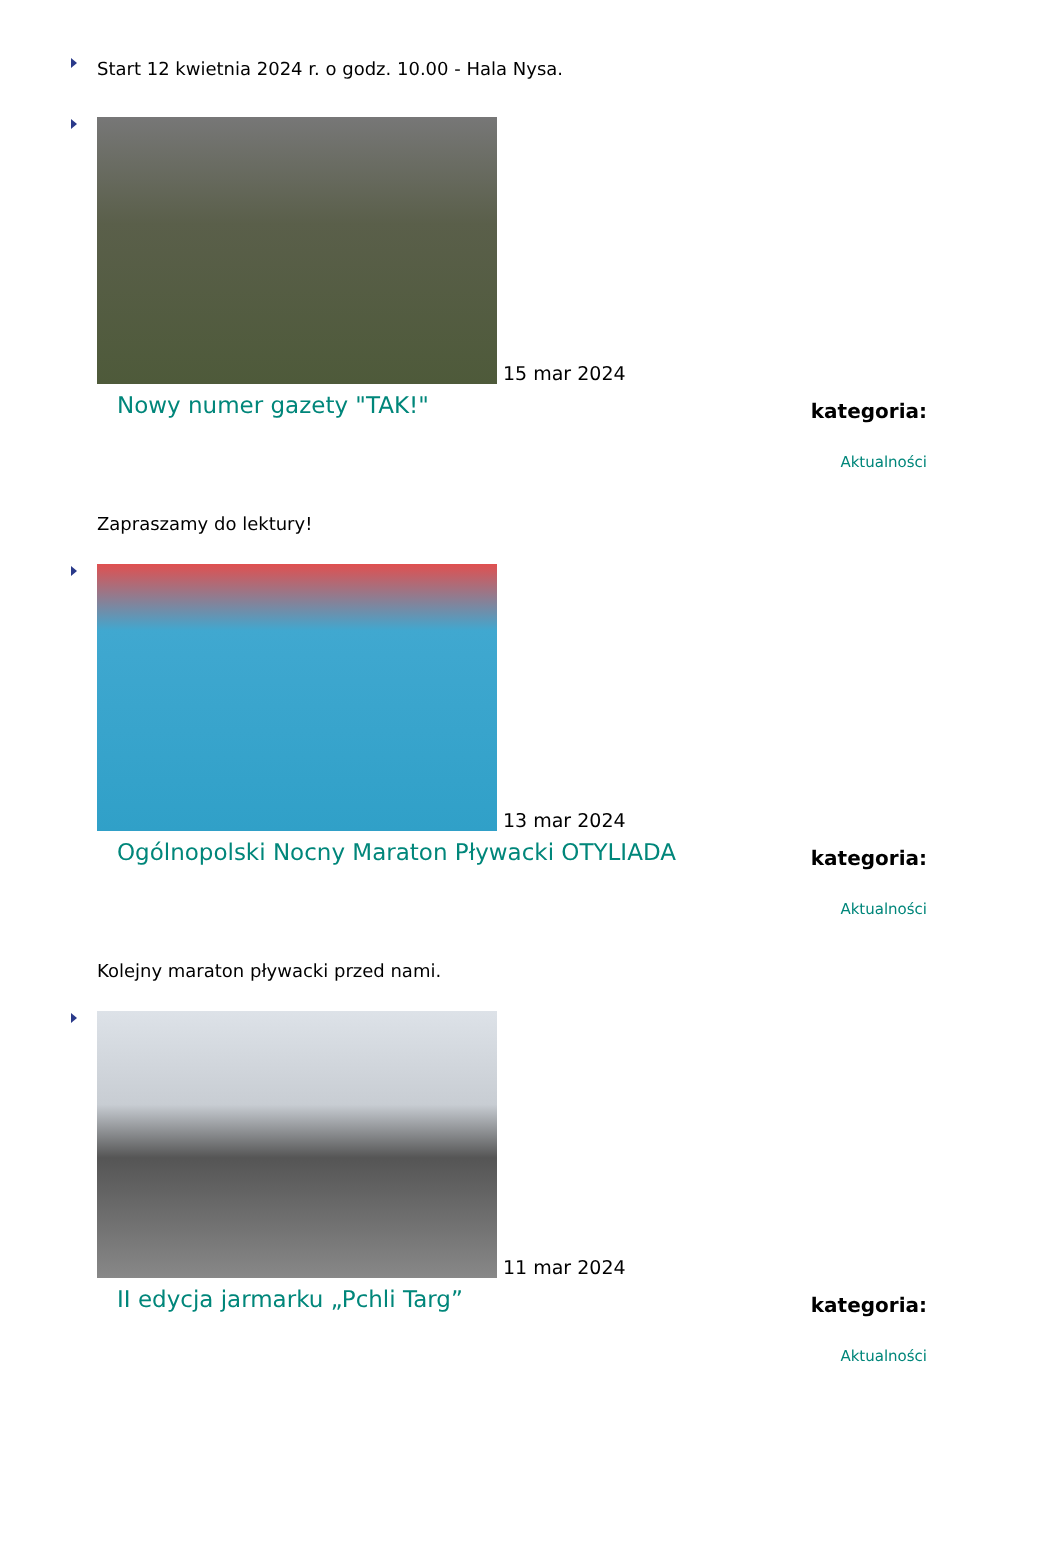Start 12 kwietnia 2024 r. o godz. 10.00 - Hala Nysa.
15 mar 2024
kategoria:
Aktualności
Nowy numer gazety "TAK!"
Zapraszamy do lektury!
13 mar 2024
kategoria:
Aktualności
Ogólnopolski Nocny Maraton Pływacki OTYLIADA
Kolejny maraton pływacki przed nami.
11 mar 2024
kategoria:
Aktualności
II edycja jarmarku „Pchli Targ”